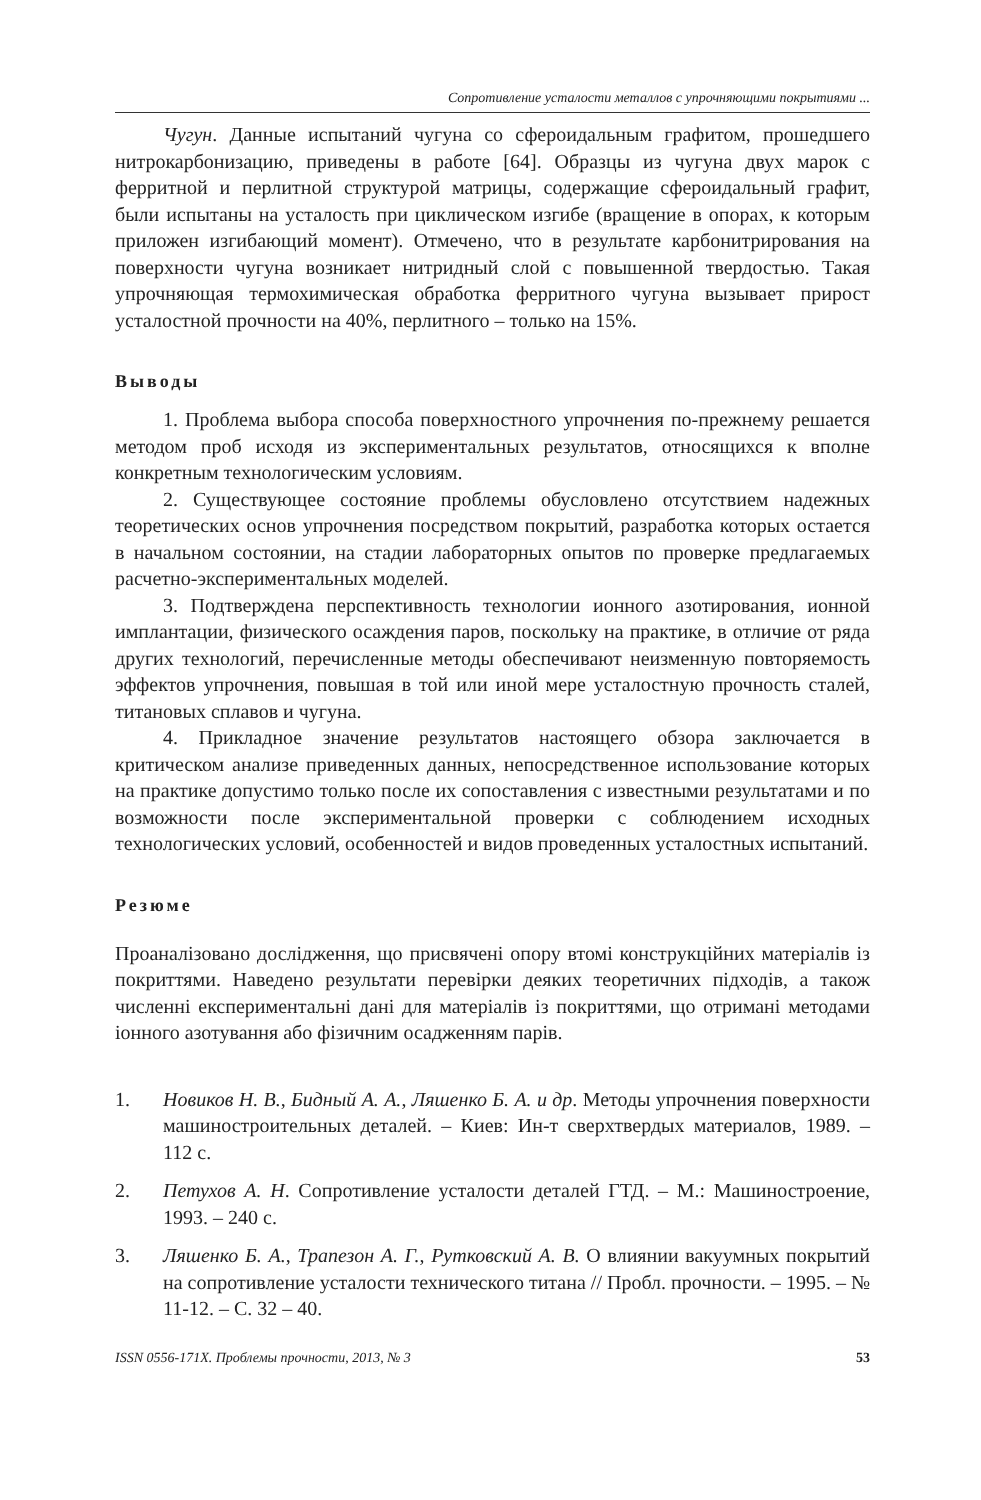Сопротивление усталости металлов с упрочняющими покрытиями ...
Чугун. Данные испытаний чугуна со сфероидальным графитом, прошедшего нитрокарбонизацию, приведены в работе [64]. Образцы из чугуна двух марок с ферритной и перлитной структурой матрицы, содержащие сфероидальный графит, были испытаны на усталость при циклическом изгибе (вращение в опорах, к которым приложен изгибающий момент). Отмечено, что в результате карбонитрирования на поверхности чугуна возникает нитридный слой с повышенной твердостью. Такая упрочняющая термохимическая обработка ферритного чугуна вызывает прирост усталостной прочности на 40%, перлитного – только на 15%.
Выводы
1. Проблема выбора способа поверхностного упрочнения по-прежнему решается методом проб исходя из экспериментальных результатов, относящихся к вполне конкретным технологическим условиям.
2. Существующее состояние проблемы обусловлено отсутствием надежных теоретических основ упрочнения посредством покрытий, разработка которых остается в начальном состоянии, на стадии лабораторных опытов по проверке предлагаемых расчетно-экспериментальных моделей.
3. Подтверждена перспективность технологии ионного азотирования, ионной имплантации, физического осаждения паров, поскольку на практике, в отличие от ряда других технологий, перечисленные методы обеспечивают неизменную повторяемость эффектов упрочнения, повышая в той или иной мере усталостную прочность сталей, титановых сплавов и чугуна.
4. Прикладное значение результатов настоящего обзора заключается в критическом анализе приведенных данных, непосредственное использование которых на практике допустимо только после их сопоставления с известными результатами и по возможности после экспериментальной проверки с соблюдением исходных технологических условий, особенностей и видов проведенных усталостных испытаний.
Резюме
Проаналізовано дослідження, що присвячені опору втомі конструкційних матеріалів із покриттями. Наведено результати перевірки деяких теоретичних підходів, а також численні експериментальні дані для матеріалів із покриттями, що отримані методами іонного азотування або фізичним осадженням парів.
1. Новиков Н. В., Бидный А. А., Ляшенко Б. А. и др. Методы упрочнения поверхности машиностроительных деталей. – Киев: Ин-т сверхтвердых материалов, 1989. – 112 с.
2. Петухов А. Н. Сопротивление усталости деталей ГТД. – М.: Машиностроение, 1993. – 240 с.
3. Ляшенко Б. А., Трапезон А. Г., Рутковский А. В. О влиянии вакуумных покрытий на сопротивление усталости технического титана // Пробл. прочности. – 1995. – № 11-12. – С. 32 – 40.
ISSN 0556-171X. Проблемы прочности, 2013, № 3 53